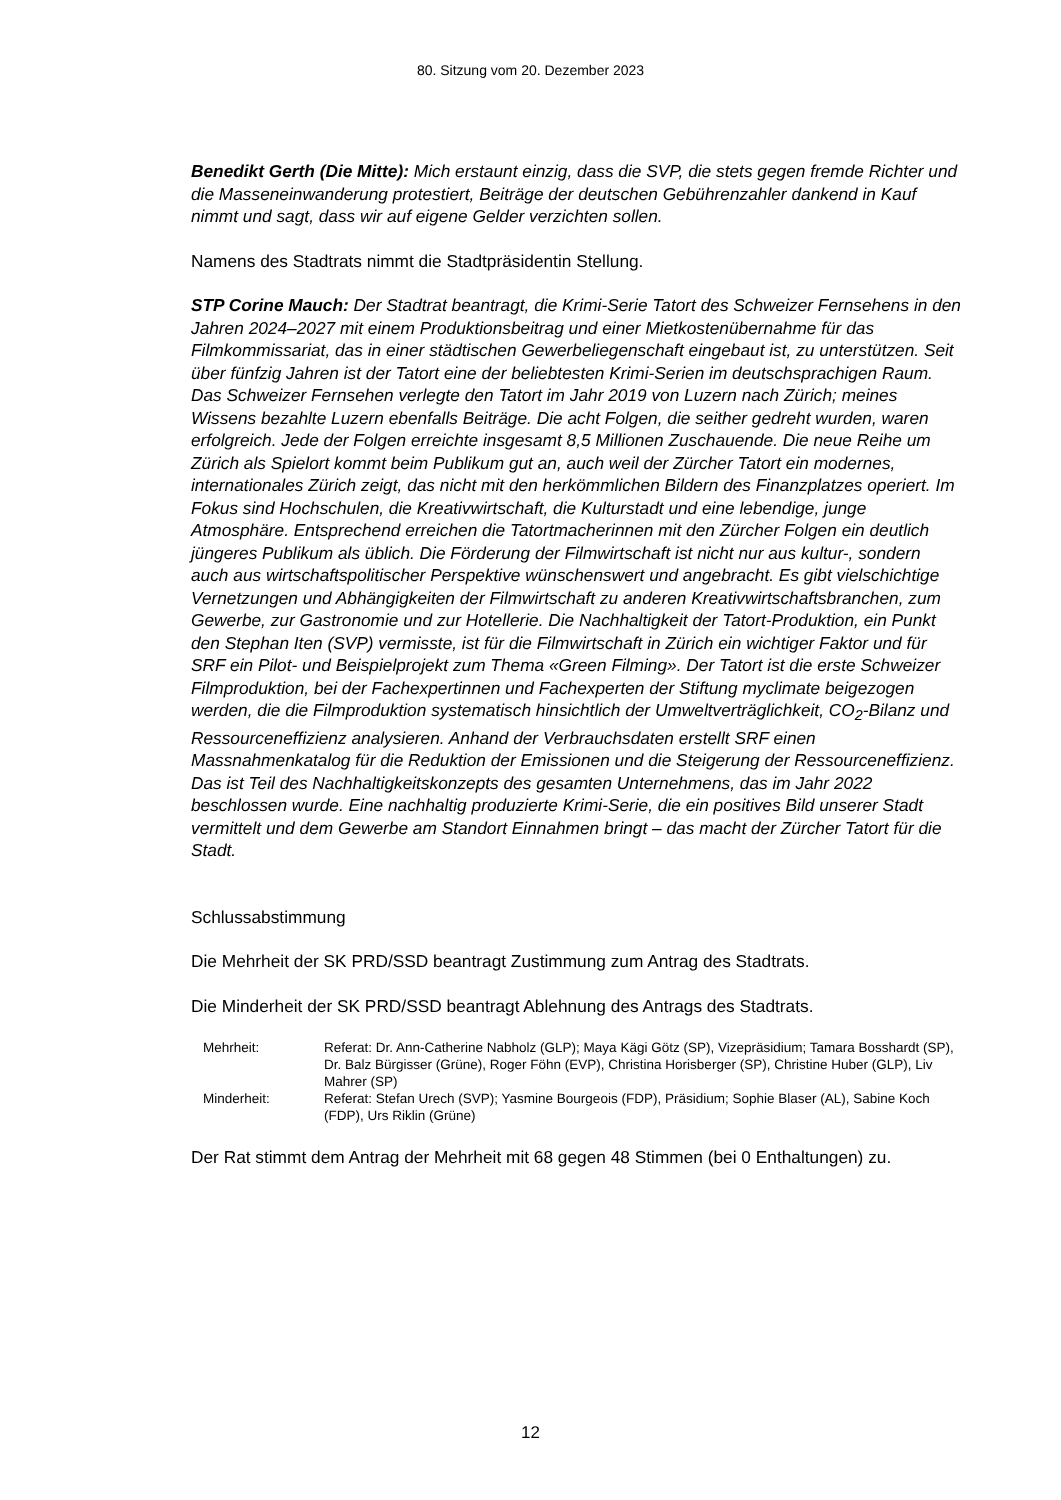80. Sitzung vom 20. Dezember 2023
Benedikt Gerth (Die Mitte): Mich erstaunt einzig, dass die SVP, die stets gegen fremde Richter und die Masseneinwanderung protestiert, Beiträge der deutschen Gebührenzahler dankend in Kauf nimmt und sagt, dass wir auf eigene Gelder verzichten sollen.
Namens des Stadtrats nimmt die Stadtpräsidentin Stellung.
STP Corine Mauch: Der Stadtrat beantragt, die Krimi-Serie Tatort des Schweizer Fernsehens in den Jahren 2024–2027 mit einem Produktionsbeitrag und einer Mietkostenübernahme für das Filmkommissariat, das in einer städtischen Gewerbeliegenschaft eingebaut ist, zu unterstützen. Seit über fünfzig Jahren ist der Tatort eine der beliebtesten Krimi-Serien im deutschsprachigen Raum. Das Schweizer Fernsehen verlegte den Tatort im Jahr 2019 von Luzern nach Zürich; meines Wissens bezahlte Luzern ebenfalls Beiträge. Die acht Folgen, die seither gedreht wurden, waren erfolgreich. Jede der Folgen erreichte insgesamt 8,5 Millionen Zuschauende. Die neue Reihe um Zürich als Spielort kommt beim Publikum gut an, auch weil der Zürcher Tatort ein modernes, internationales Zürich zeigt, das nicht mit den herkömmlichen Bildern des Finanzplatzes operiert. Im Fokus sind Hochschulen, die Kreativwirtschaft, die Kulturstadt und eine lebendige, junge Atmosphäre. Entsprechend erreichen die Tatortmacherinnen mit den Zürcher Folgen ein deutlich jüngeres Publikum als üblich. Die Förderung der Filmwirtschaft ist nicht nur aus kultur-, sondern auch aus wirtschaftspolitischer Perspektive wünschenswert und angebracht. Es gibt vielschichtige Vernetzungen und Abhängigkeiten der Filmwirtschaft zu anderen Kreativwirtschaftsbranchen, zum Gewerbe, zur Gastronomie und zur Hotellerie. Die Nachhaltigkeit der Tatort-Produktion, ein Punkt den Stephan Iten (SVP) vermisste, ist für die Filmwirtschaft in Zürich ein wichtiger Faktor und für SRF ein Pilot- und Beispielprojekt zum Thema «Green Filming». Der Tatort ist die erste Schweizer Filmproduktion, bei der Fachexpertinnen und Fachexperten der Stiftung myclimate beigezogen werden, die die Filmproduktion systematisch hinsichtlich der Umweltverträglichkeit, CO<sub>2</sub>-Bilanz und Ressourceneffizienz analysieren. Anhand der Verbrauchsdaten erstellt SRF einen Massnahmenkatalog für die Reduktion der Emissionen und die Steigerung der Ressourceneffizienz. Das ist Teil des Nachhaltigkeitskonzepts des gesamten Unternehmens, das im Jahr 2022 beschlossen wurde. Eine nachhaltig produzierte Krimi-Serie, die ein positives Bild unserer Stadt vermittelt und dem Gewerbe am Standort Einnahmen bringt – das macht der Zürcher Tatort für die Stadt.
Schlussabstimmung
Die Mehrheit der SK PRD/SSD beantragt Zustimmung zum Antrag des Stadtrats.
Die Minderheit der SK PRD/SSD beantragt Ablehnung des Antrags des Stadtrats.
| Mehrheit: | Referat: Dr. Ann-Catherine Nabholz (GLP); Maya Kägi Götz (SP), Vizepräsidium; Tamara Bosshardt (SP), Dr. Balz Bürgisser (Grüne), Roger Föhn (EVP), Christina Horisberger (SP), Christine Huber (GLP), Liv Mahrer (SP) |
| Minderheit: | Referat: Stefan Urech (SVP); Yasmine Bourgeois (FDP), Präsidium; Sophie Blaser (AL), Sabine Koch (FDP), Urs Riklin (Grüne) |
Der Rat stimmt dem Antrag der Mehrheit mit 68 gegen 48 Stimmen (bei 0 Enthaltungen) zu.
12